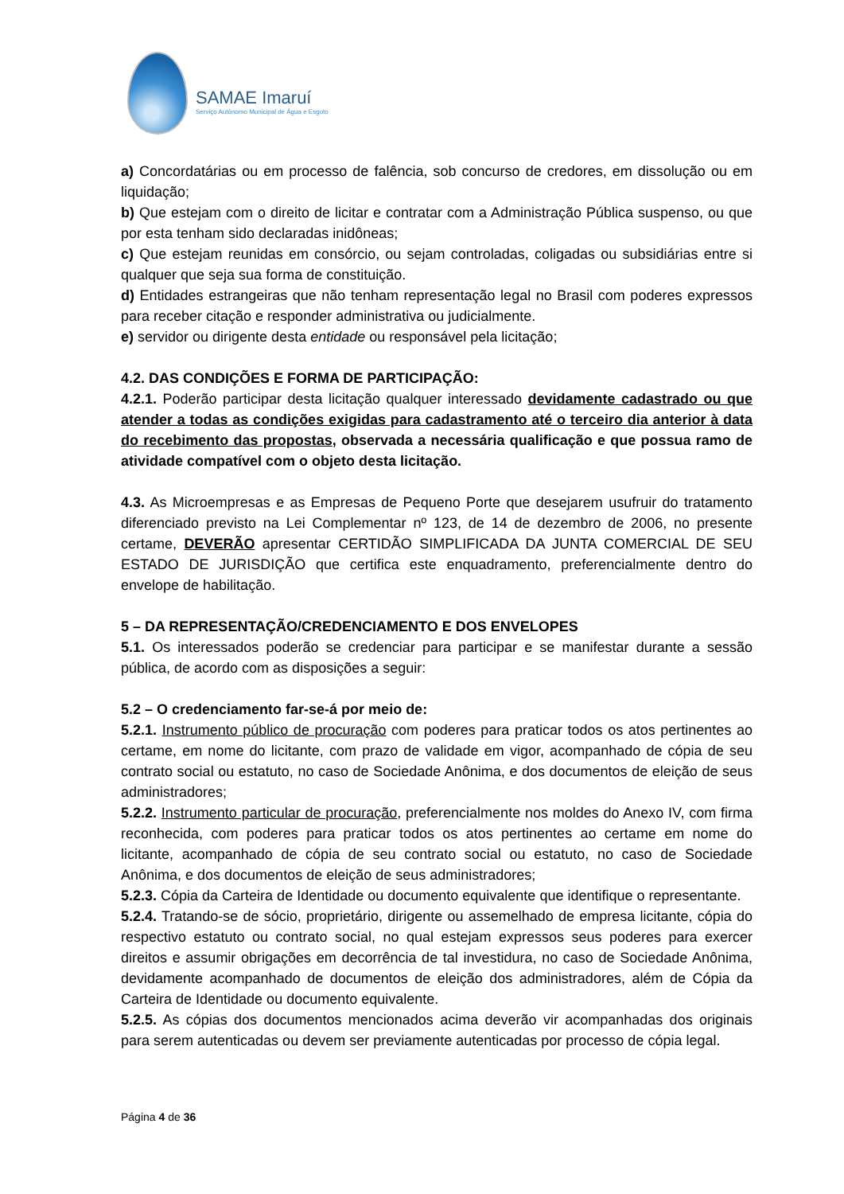SAMAE Imaruí
Serviço Autônomo Municipal de Água e Esgoto
a) Concordatárias ou em processo de falência, sob concurso de credores, em dissolução ou em liquidação;
b) Que estejam com o direito de licitar e contratar com a Administração Pública suspenso, ou que por esta tenham sido declaradas inidôneas;
c) Que estejam reunidas em consórcio, ou sejam controladas, coligadas ou subsidiárias entre si qualquer que seja sua forma de constituição.
d) Entidades estrangeiras que não tenham representação legal no Brasil com poderes expressos para receber citação e responder administrativa ou judicialmente.
e) servidor ou dirigente desta entidade ou responsável pela licitação;
4.2. DAS CONDIÇÕES E FORMA DE PARTICIPAÇÃO:
4.2.1. Poderão participar desta licitação qualquer interessado devidamente cadastrado ou que atender a todas as condições exigidas para cadastramento até o terceiro dia anterior à data do recebimento das propostas, observada a necessária qualificação e que possua ramo de atividade compatível com o objeto desta licitação.
4.3. As Microempresas e as Empresas de Pequeno Porte que desejarem usufruir do tratamento diferenciado previsto na Lei Complementar nº 123, de 14 de dezembro de 2006, no presente certame, DEVERÃO apresentar CERTIDÃO SIMPLIFICADA DA JUNTA COMERCIAL DE SEU ESTADO DE JURISDIÇÃO que certifica este enquadramento, preferencialmente dentro do envelope de habilitação.
5 – DA REPRESENTAÇÃO/CREDENCIAMENTO E DOS ENVELOPES
5.1. Os interessados poderão se credenciar para participar e se manifestar durante a sessão pública, de acordo com as disposições a seguir:
5.2 – O credenciamento far-se-á por meio de:
5.2.1. Instrumento público de procuração com poderes para praticar todos os atos pertinentes ao certame, em nome do licitante, com prazo de validade em vigor, acompanhado de cópia de seu contrato social ou estatuto, no caso de Sociedade Anônima, e dos documentos de eleição de seus administradores;
5.2.2. Instrumento particular de procuração, preferencialmente nos moldes do Anexo IV, com firma reconhecida, com poderes para praticar todos os atos pertinentes ao certame em nome do licitante, acompanhado de cópia de seu contrato social ou estatuto, no caso de Sociedade Anônima, e dos documentos de eleição de seus administradores;
5.2.3. Cópia da Carteira de Identidade ou documento equivalente que identifique o representante.
5.2.4. Tratando-se de sócio, proprietário, dirigente ou assemelhado de empresa licitante, cópia do respectivo estatuto ou contrato social, no qual estejam expressos seus poderes para exercer direitos e assumir obrigações em decorrência de tal investidura, no caso de Sociedade Anônima, devidamente acompanhado de documentos de eleição dos administradores, além de Cópia da Carteira de Identidade ou documento equivalente.
5.2.5. As cópias dos documentos mencionados acima deverão vir acompanhadas dos originais para serem autenticadas ou devem ser previamente autenticadas por processo de cópia legal.
Página 4 de 36